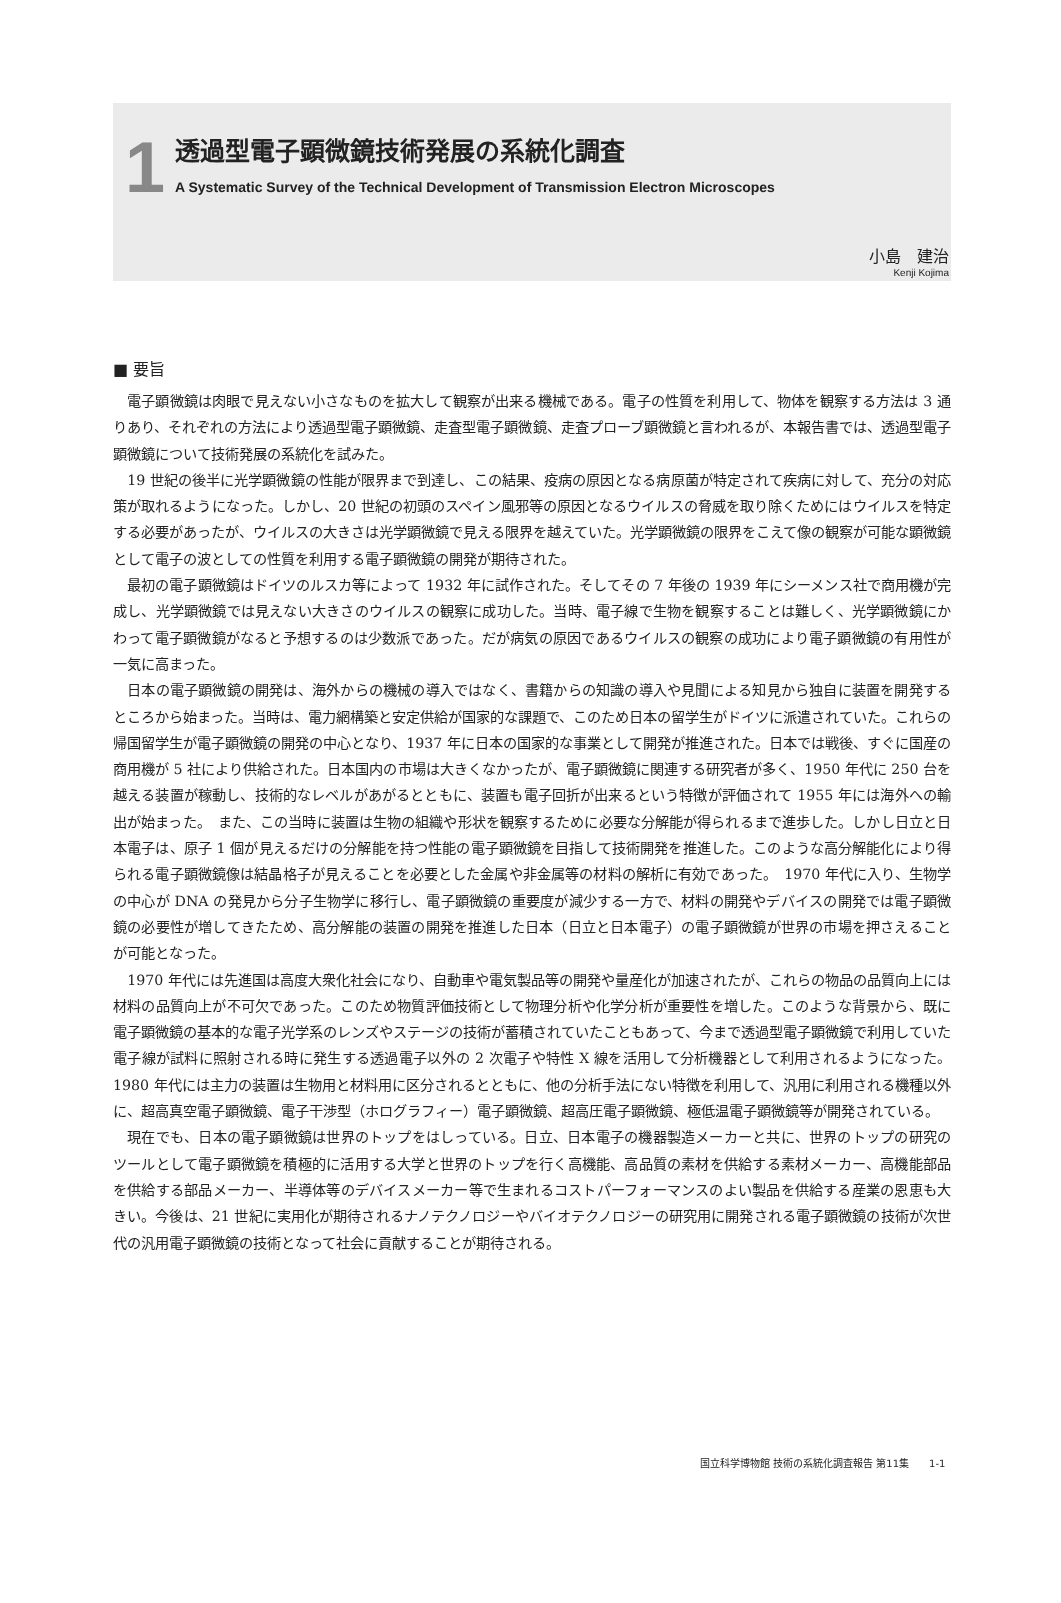1
透過型電子顕微鏡技術発展の系統化調査
A Systematic Survey of the Technical Development of Transmission Electron Microscopes
小島　建治
Kenji Kojima
■ 要旨
電子顕微鏡は肉眼で見えない小さなものを拡大して観察が出来る機械である。電子の性質を利用して、物体を観察する方法は 3 通りあり、それぞれの方法により透過型電子顕微鏡、走査型電子顕微鏡、走査プローブ顕微鏡と言われるが、本報告書では、透過型電子顕微鏡について技術発展の系統化を試みた。
19 世紀の後半に光学顕微鏡の性能が限界まで到達し、この結果、疫病の原因となる病原菌が特定されて疾病に対して、充分の対応策が取れるようになった。しかし、20 世紀の初頭のスペイン風邪等の原因となるウイルスの脅威を取り除くためにはウイルスを特定する必要があったが、ウイルスの大きさは光学顕微鏡で見える限界を越えていた。光学顕微鏡の限界をこえて像の観察が可能な顕微鏡として電子の波としての性質を利用する電子顕微鏡の開発が期待された。
最初の電子顕微鏡はドイツのルスカ等によって 1932 年に試作された。そしてその 7 年後の 1939 年にシーメンス社で商用機が完成し、光学顕微鏡では見えない大きさのウイルスの観察に成功した。当時、電子線で生物を観察することは難しく、光学顕微鏡にかわって電子顕微鏡がなると予想するのは少数派であった。だが病気の原因であるウイルスの観察の成功により電子顕微鏡の有用性が一気に高まった。
日本の電子顕微鏡の開発は、海外からの機械の導入ではなく、書籍からの知識の導入や見聞による知見から独自に装置を開発するところから始まった。当時は、電力網構築と安定供給が国家的な課題で、このため日本の留学生がドイツに派遣されていた。これらの帰国留学生が電子顕微鏡の開発の中心となり、1937 年に日本の国家的な事業として開発が推進された。日本では戦後、すぐに国産の商用機が 5 社により供給された。日本国内の市場は大きくなかったが、電子顕微鏡に関連する研究者が多く、1950 年代に 250 台を越える装置が稼動し、技術的なレベルがあがるとともに、装置も電子回折が出来るという特徴が評価されて 1955 年には海外への輸出が始まった。　また、この当時に装置は生物の組織や形状を観察するために必要な分解能が得られるまで進歩した。しかし日立と日本電子は、原子 1 個が見えるだけの分解能を持つ性能の電子顕微鏡を目指して技術開発を推進した。このような高分解能化により得られる電子顕微鏡像は結晶格子が見えることを必要とした金属や非金属等の材料の解析に有効であった。　1970 年代に入り、生物学の中心が DNA の発見から分子生物学に移行し、電子顕微鏡の重要度が減少する一方で、材料の開発やデバイスの開発では電子顕微鏡の必要性が増してきたため、高分解能の装置の開発を推進した日本（日立と日本電子）の電子顕微鏡が世界の市場を押さえることが可能となった。
1970 年代には先進国は高度大衆化社会になり、自動車や電気製品等の開発や量産化が加速されたが、これらの物品の品質向上には材料の品質向上が不可欠であった。このため物質評価技術として物理分析や化学分析が重要性を増した。このような背景から、既に電子顕微鏡の基本的な電子光学系のレンズやステージの技術が蓄積されていたこともあって、今まで透過型電子顕微鏡で利用していた電子線が試料に照射される時に発生する透過電子以外の 2 次電子や特性 X 線を活用して分析機器として利用されるようになった。　1980 年代には主力の装置は生物用と材料用に区分されるとともに、他の分析手法にない特徴を利用して、汎用に利用される機種以外に、超高真空電子顕微鏡、電子干渉型（ホログラフィー）電子顕微鏡、超高圧電子顕微鏡、極低温電子顕微鏡等が開発されている。
現在でも、日本の電子顕微鏡は世界のトップをはしっている。日立、日本電子の機器製造メーカーと共に、世界のトップの研究のツールとして電子顕微鏡を積極的に活用する大学と世界のトップを行く高機能、高品質の素材を供給する素材メーカー、高機能部品を供給する部品メーカー、半導体等のデバイスメーカー等で生まれるコストパーフォーマンスのよい製品を供給する産業の恩恵も大きい。今後は、21 世紀に実用化が期待されるナノテクノロジーやバイオテクノロジーの研究用に開発される電子顕微鏡の技術が次世代の汎用電子顕微鏡の技術となって社会に貢献することが期待される。
国立科学博物館 技術の系統化調査報告 第11集　　1-1